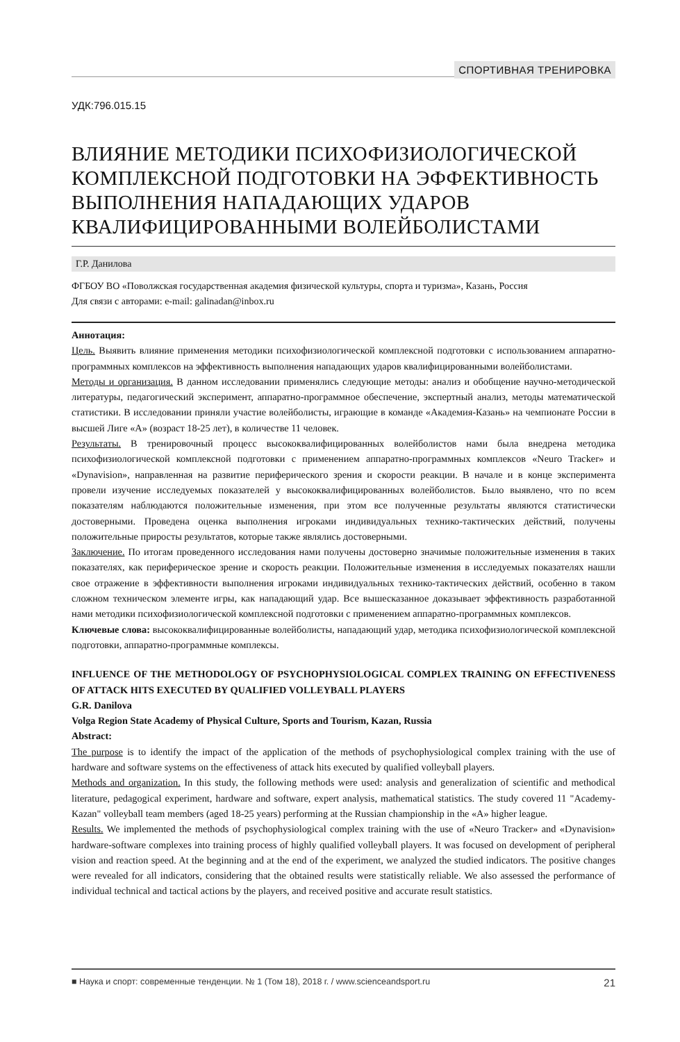СПОРТИВНАЯ ТРЕНИРОВКА
УДК:796.015.15
ВЛИЯНИЕ МЕТОДИКИ ПСИХОФИЗИОЛОГИЧЕСКОЙ КОМПЛЕКСНОЙ ПОДГОТОВКИ НА ЭФФЕКТИВНОСТЬ ВЫПОЛНЕНИЯ НАПАДАЮЩИХ УДАРОВ КВАЛИФИЦИРОВАННЫМИ ВОЛЕЙБОЛИСТАМИ
Г.Р. Данилова
ФГБОУ ВО «Поволжская государственная академия физической культуры, спорта и туризма», Казань, Россия
Для связи с авторами: e-mail: galinadan@inbox.ru
Аннотация:
Цель. Выявить влияние применения методики психофизиологической комплексной подготовки с использованием аппаратно-программных комплексов на эффективность выполнения нападающих ударов квалифицированными волейболистами.
Методы и организация. В данном исследовании применялись следующие методы: анализ и обобщение научно-методической литературы, педагогический эксперимент, аппаратно-программное обеспечение, экспертный анализ, методы математической статистики. В исследовании приняли участие волейболисты, играющие в команде «Академия-Казань» на чемпионате России в высшей Лиге «А» (возраст 18-25 лет), в количестве 11 человек.
Результаты. В тренировочный процесс высококвалифицированных волейболистов нами была внедрена методика психофизиологической комплексной подготовки с применением аппаратно-программных комплексов «Neuro Tracker» и «Dynavision», направленная на развитие периферического зрения и скорости реакции. В начале и в конце эксперимента провели изучение исследуемых показателей у высококвалифицированных волейболистов. Было выявлено, что по всем показателям наблюдаются положительные изменения, при этом все полученные результаты являются статистически достоверными. Проведена оценка выполнения игроками индивидуальных технико-тактических действий, получены положительные приросты результатов, которые также являлись достоверными.
Заключение. По итогам проведенного исследования нами получены достоверно значимые положительные изменения в таких показателях, как периферическое зрение и скорость реакции. Положительные изменения в исследуемых показателях нашли свое отражение в эффективности выполнения игроками индивидуальных технико-тактических действий, особенно в таком сложном техническом элементе игры, как нападающий удар. Все вышесказанное доказывает эффективность разработанной нами методики психофизиологической комплексной подготовки с применением аппаратно-программных комплексов.
Ключевые слова: высококвалифицированные волейболисты, нападающий удар, методика психофизиологической комплексной подготовки, аппаратно-программные комплексы.
INFLUENCE OF THE METHODOLOGY OF PSYCHOPHYSIOLOGICAL COMPLEX TRAINING ON EFFECTIVENESS OF ATTACK HITS EXECUTED BY QUALIFIED VOLLEYBALL PLAYERS
G.R. Danilova
Volga Region State Academy of Physical Culture, Sports and Tourism, Kazan, Russia
Abstract:
The purpose is to identify the impact of the application of the methods of psychophysiological complex training with the use of hardware and software systems on the effectiveness of attack hits executed by qualified volleyball players.
Methods and organization. In this study, the following methods were used: analysis and generalization of scientific and methodical literature, pedagogical experiment, hardware and software, expert analysis, mathematical statistics. The study covered 11 "Academy-Kazan" volleyball team members (aged 18-25 years) performing at the Russian championship in the «A» higher league.
Results. We implemented the methods of psychophysiological complex training with the use of «Neuro Tracker» and «Dynavision» hardware-software complexes into training process of highly qualified volleyball players. It was focused on development of peripheral vision and reaction speed. At the beginning and at the end of the experiment, we analyzed the studied indicators. The positive changes were revealed for all indicators, considering that the obtained results were statistically reliable. We also assessed the performance of individual technical and tactical actions by the players, and received positive and accurate result statistics.
■ Наука и спорт: современные тенденции. № 1 (Том 18), 2018 г. / www.scienceandsport.ru 21